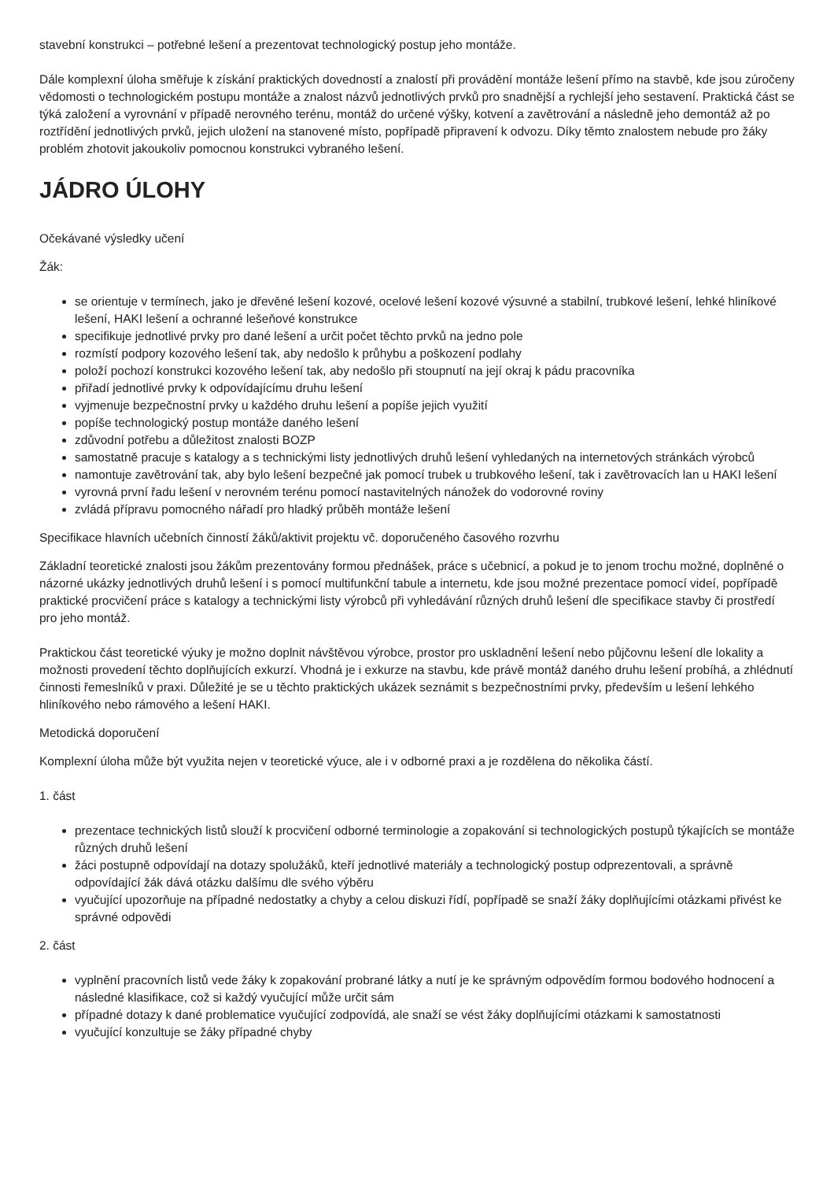stavební konstrukci – potřebné lešení a prezentovat technologický postup jeho montáže.
Dále komplexní úloha směřuje k získání praktických dovedností a znalostí při provádění montáže lešení přímo na stavbě, kde jsou zúročeny vědomosti o technologickém postupu montáže a znalost názvů jednotlivých prvků pro snadnější a rychlejší jeho sestavení. Praktická část se týká založení a vyrovnání v případě nerovného terénu, montáž do určené výšky, kotvení a zavětrování a následně jeho demontáž až po roztřídění jednotlivých prvků, jejich uložení na stanovené místo, popřípadě připravení k odvozu. Díky těmto znalostem nebude pro žáky problém zhotovit jakoukoliv pomocnou konstrukci vybraného lešení.
JÁDRO ÚLOHY
Očekávané výsledky učení
Žák:
se orientuje v termínech, jako je dřevěné lešení kozové, ocelové lešení kozové výsuvné a stabilní, trubkové lešení, lehké hliníkové lešení, HAKI lešení a ochranné lešeňové konstrukce
specifikuje jednotlivé prvky pro dané lešení a určit počet těchto prvků na jedno pole
rozmístí podpory kozového lešení tak, aby nedošlo k průhybu a poškození podlahy
položí pochozí konstrukci kozového lešení tak, aby nedošlo při stoupnutí na její okraj k pádu pracovníka
přiřadí jednotlivé prvky k odpovídajícímu druhu lešení
vyjmenuje bezpečnostní prvky u každého druhu lešení a popíše jejich využití
popíše technologický postup montáže daného lešení
zdůvodní potřebu a důležitost znalosti BOZP
samostatně pracuje s katalogy a s technickými listy jednotlivých druhů lešení vyhledaných na internetových stránkách výrobců
namontuje zavětrování tak, aby bylo lešení bezpečné jak pomocí trubek u trubkového lešení, tak i zavětrovacích lan u HAKI lešení
vyrovná první řadu lešení v nerovném terénu pomocí nastavitelných nánožek do vodorovné roviny
zvládá přípravu pomocného nářadí pro hladký průběh montáže lešení
Specifikace hlavních učebních činností žáků/aktivit projektu vč. doporučeného časového rozvrhu
Základní teoretické znalosti jsou žákům prezentovány formou přednášek, práce s učebnicí, a pokud je to jenom trochu možné, doplněné o názorné ukázky jednotlivých druhů lešení i s pomocí multifunkční tabule a internetu, kde jsou možné prezentace pomocí videí, popřípadě praktické procvičení práce s katalogy a technickými listy výrobců při vyhledávání různých druhů lešení dle specifikace stavby či prostředí pro jeho montáž.
Praktickou část teoretické výuky je možno doplnit návštěvou výrobce, prostor pro uskladnění lešení nebo půjčovnu lešení dle lokality a možnosti provedení těchto doplňujících exkurzí. Vhodná je i exkurze na stavbu, kde právě montáž daného druhu lešení probíhá, a zhlédnutí činnosti řemeslníků v praxi. Důležité je se u těchto praktických ukázek seznámit s bezpečnostními prvky, především u lešení lehkého hliníkového nebo rámového a lešení HAKI.
Metodická doporučení
Komplexní úloha může být využita nejen v teoretické výuce, ale i v odborné praxi a je rozdělena do několika částí.
1. část
prezentace technických listů slouží k procvičení odborné terminologie a zopakování si technologických postupů týkajících se montáže různých druhů lešení
žáci postupně odpovídají na dotazy spolužáků, kteří jednotlivé materiály a technologický postup odprezentovali, a správně odpovídající žák dává otázku dalšímu dle svého výběru
vyučující upozorňuje na případné nedostatky a chyby a celou diskuzi řídí, popřípadě se snaží žáky doplňujícími otázkami přivést ke správné odpovědi
2. část
vyplnění pracovních listů vede žáky k zopakování probrané látky a nutí je ke správným odpovědím formou bodového hodnocení a následné klasifikace, což si každý vyučující může určit sám
případné dotazy k dané problematice vyučující zodpovídá, ale snaží se vést žáky doplňujícími otázkami k samostatnosti
vyučující konzultuje se žáky případné chyby